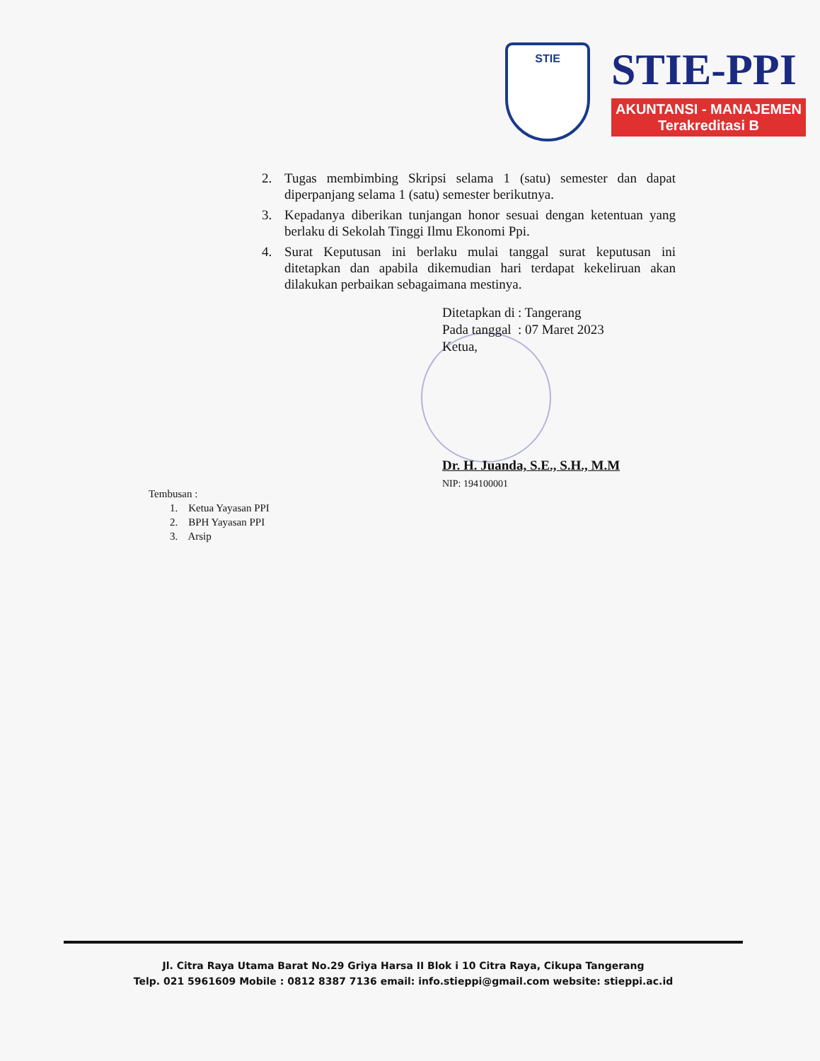STIE
STIE-PPI
AKUNTANSI - MANAJEMEN
Terakreditasi B
2. Tugas membimbing Skripsi selama 1 (satu) semester dan dapat diperpanjang selama 1 (satu) semester berikutnya.
3. Kepadanya diberikan tunjangan honor sesuai dengan ketentuan yang berlaku di Sekolah Tinggi Ilmu Ekonomi Ppi.
4. Surat Keputusan ini berlaku mulai tanggal surat keputusan ini ditetapkan dan apabila dikemudian hari terdapat kekeliruan akan dilakukan perbaikan sebagaimana mestinya.
| Ditetapkan di | : Tangerang |
| Pada tanggal | : 07 Maret 2023 |
Ketua,
Dr. H. Juanda, S.E., S.H., M.M
NIP: 194100001
Tembusan :
1. Ketua Yayasan PPI
2. BPH Yayasan PPI
3. Arsip
Jl. Citra Raya Utama Barat No.29 Griya Harsa II Blok i 10 Citra Raya, Cikupa Tangerang
Telp. 021 5961609 Mobile : 0812 8387 7136 email: info.stieppi@gmail.com website: stieppi.ac.id